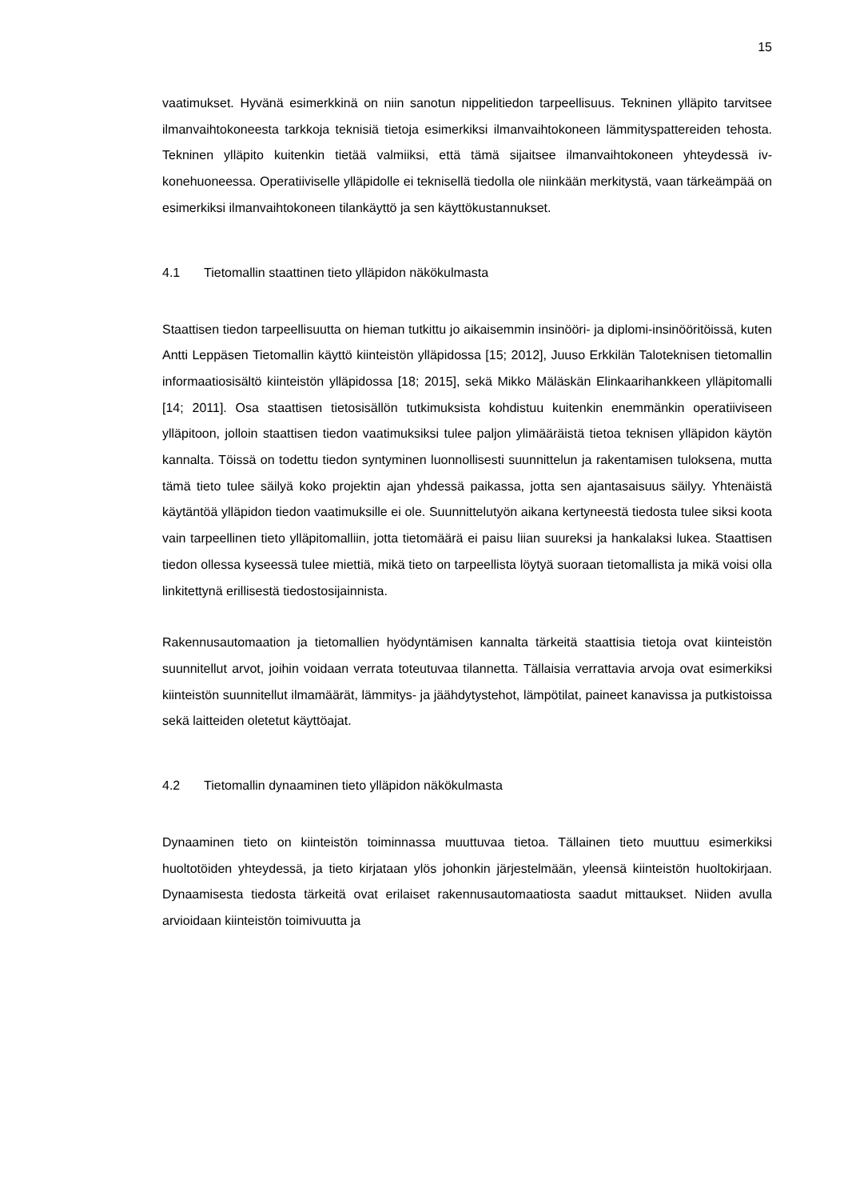15
vaatimukset. Hyvänä esimerkkinä on niin sanotun nippelitiedon tarpeellisuus. Tekninen ylläpito tarvitsee ilmanvaihtokoneesta tarkkoja teknisiä tietoja esimerkiksi ilmanvaihtokoneen lämmityspattereiden tehosta. Tekninen ylläpito kuitenkin tietää valmiiksi, että tämä sijaitsee ilmanvaihtokoneen yhteydessä iv-konehuoneessa. Operatiiviselle ylläpidolle ei teknisellä tiedolla ole niinkään merkitystä, vaan tärkeämpää on esimerkiksi ilmanvaihtokoneen tilankäyttö ja sen käyttökustannukset.
4.1 Tietomallin staattinen tieto ylläpidon näkökulmasta
Staattisen tiedon tarpeellisuutta on hieman tutkittu jo aikaisemmin insinööri- ja diplomi-insinööritöissä, kuten Antti Leppäsen Tietomallin käyttö kiinteistön ylläpidossa [15; 2012], Juuso Erkkilän Taloteknisen tietomallin informaatiosisältö kiinteistön ylläpidossa [18; 2015], sekä Mikko Mäläskän Elinkaarihankkeen ylläpitomalli [14; 2011]. Osa staattisen tietosisällön tutkimuksista kohdistuu kuitenkin enemmänkin operatiiviseen ylläpitoon, jolloin staattisen tiedon vaatimuksiksi tulee paljon ylimääräistä tietoa teknisen ylläpidon käytön kannalta. Töissä on todettu tiedon syntyminen luonnollisesti suunnittelun ja rakentamisen tuloksena, mutta tämä tieto tulee säilyä koko projektin ajan yhdessä paikassa, jotta sen ajantasaisuus säilyy. Yhtenäistä käytäntöä ylläpidon tiedon vaatimuksille ei ole. Suunnittelutyön aikana kertyneestä tiedosta tulee siksi koota vain tarpeellinen tieto ylläpitomalliin, jotta tietomäärä ei paisu liian suureksi ja hankalaksi lukea. Staattisen tiedon ollessa kyseessä tulee miettiä, mikä tieto on tarpeellista löytyä suoraan tietomallista ja mikä voisi olla linkitettynä erillisestä tiedostosijainnista.
Rakennusautomaation ja tietomallien hyödyntämisen kannalta tärkeitä staattisia tietoja ovat kiinteistön suunnitellut arvot, joihin voidaan verrata toteutuvaa tilannetta. Tällaisia verrattavia arvoja ovat esimerkiksi kiinteistön suunnitellut ilmamäärät, lämmitys- ja jäähdytystehot, lämpötilat, paineet kanavissa ja putkistoissa sekä laitteiden oletetut käyttöajat.
4.2 Tietomallin dynaaminen tieto ylläpidon näkökulmasta
Dynaaminen tieto on kiinteistön toiminnassa muuttuvaa tietoa. Tällainen tieto muuttuu esimerkiksi huoltotöiden yhteydessä, ja tieto kirjataan ylös johonkin järjestelmään, yleensä kiinteistön huoltokirjaan. Dynaamisesta tiedosta tärkeitä ovat erilaiset rakennusautomaatiosta saadut mittaukset. Niiden avulla arvioidaan kiinteistön toimivuutta ja